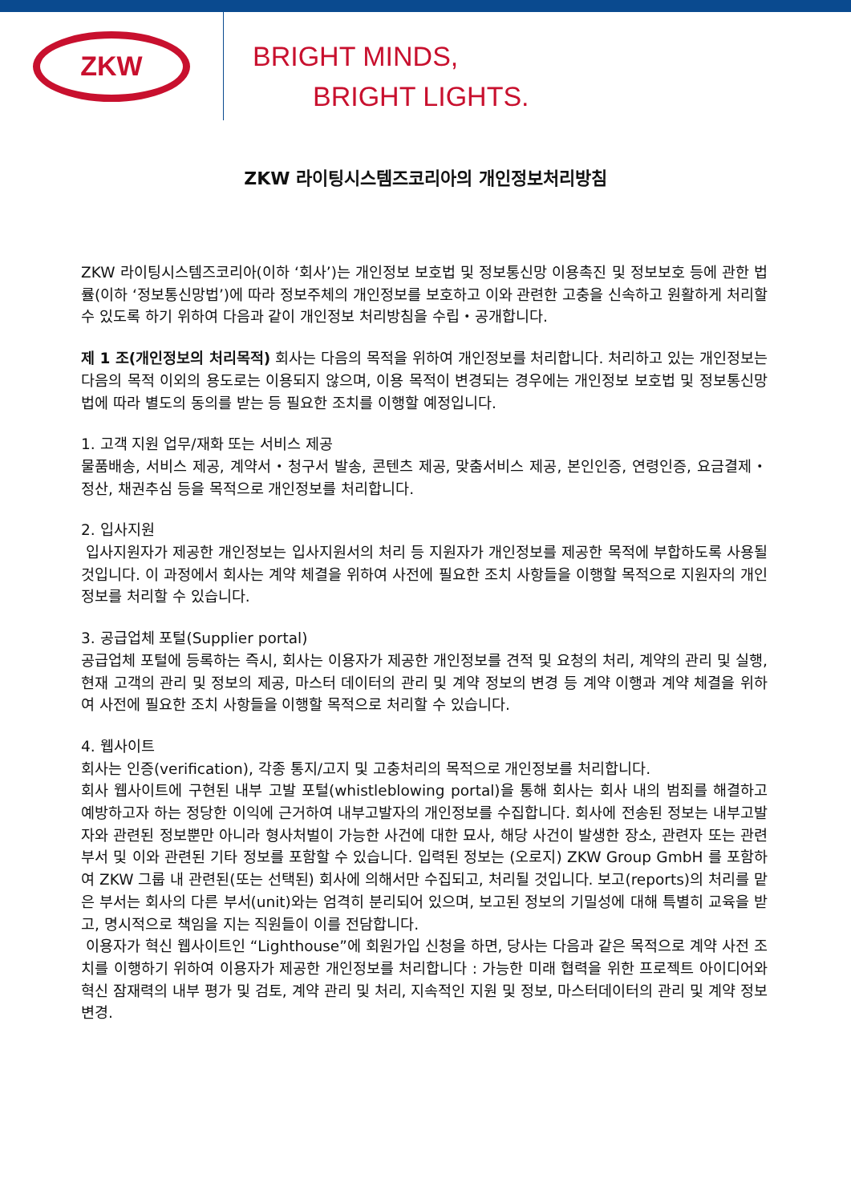ZKW
BRIGHT MINDS,
BRIGHT LIGHTS.
ZKW 라이팅시스템즈코리아의 개인정보처리방침
ZKW 라이팅시스템즈코리아(이하 ‘회사’)는 개인정보 보호법 및 정보통신망 이용촉진 및 정보보호 등에 관한 법률(이하 ‘정보통신망법’)에 따라 정보주체의 개인정보를 보호하고 이와 관련한 고충을 신속하고 원활하게 처리할 수 있도록 하기 위하여 다음과 같이 개인정보 처리방침을 수립・공개합니다.
제 1 조(개인정보의 처리목적) 회사는 다음의 목적을 위하여 개인정보를 처리합니다. 처리하고 있는 개인정보는 다음의 목적 이외의 용도로는 이용되지 않으며, 이용 목적이 변경되는 경우에는 개인정보 보호법 및 정보통신망법에 따라 별도의 동의를 받는 등 필요한 조치를 이행할 예정입니다.
1. 고객 지원 업무/재화 또는 서비스 제공
물품배송, 서비스 제공, 계약서・청구서 발송, 콘텐츠 제공, 맞춤서비스 제공, 본인인증, 연령인증, 요금결제・정산, 채권추심 등을 목적으로 개인정보를 처리합니다.
2. 입사지원
입사지원자가 제공한 개인정보는 입사지원서의 처리 등 지원자가 개인정보를 제공한 목적에 부합하도록 사용될 것입니다. 이 과정에서 회사는 계약 체결을 위하여 사전에 필요한 조치 사항들을 이행할 목적으로 지원자의 개인정보를 처리할 수 있습니다.
3. 공급업체 포털(Supplier portal)
공급업체 포털에 등록하는 즉시, 회사는 이용자가 제공한 개인정보를 견적 및 요청의 처리, 계약의 관리 및 실행, 현재 고객의 관리 및 정보의 제공, 마스터 데이터의 관리 및 계약 정보의 변경 등 계약 이행과 계약 체결을 위하여 사전에 필요한 조치 사항들을 이행할 목적으로 처리할 수 있습니다.
4. 웹사이트
회사는 인증(verification), 각종 통지/고지 및 고충처리의 목적으로 개인정보를 처리합니다.
회사 웹사이트에 구현된 내부 고발 포털(whistleblowing portal)을 통해 회사는 회사 내의 범죄를 해결하고 예방하고자 하는 정당한 이익에 근거하여 내부고발자의 개인정보를 수집합니다. 회사에 전송된 정보는 내부고발자와 관련된 정보뿐만 아니라 형사처벌이 가능한 사건에 대한 묘사, 해당 사건이 발생한 장소, 관련자 또는 관련 부서 및 이와 관련된 기타 정보를 포함할 수 있습니다. 입력된 정보는 (오로지) ZKW Group GmbH 를 포함하여 ZKW 그룹 내 관련된(또는 선택된) 회사에 의해서만 수집되고, 처리될 것입니다. 보고(reports)의 처리를 맡은 부서는 회사의 다른 부서(unit)와는 엄격히 분리되어 있으며, 보고된 정보의 기밀성에 대해 특별히 교육을 받고, 명시적으로 책임을 지는 직원들이 이를 전담합니다.
이용자가 혁신 웹사이트인 “Lighthouse”에 회원가입 신청을 하면, 당사는 다음과 같은 목적으로 계약 사전 조치를 이행하기 위하여 이용자가 제공한 개인정보를 처리합니다 : 가능한 미래 협력을 위한 프로젝트 아이디어와 혁신 잠재력의 내부 평가 및 검토, 계약 관리 및 처리, 지속적인 지원 및 정보, 마스터데이터의 관리 및 계약 정보 변경.